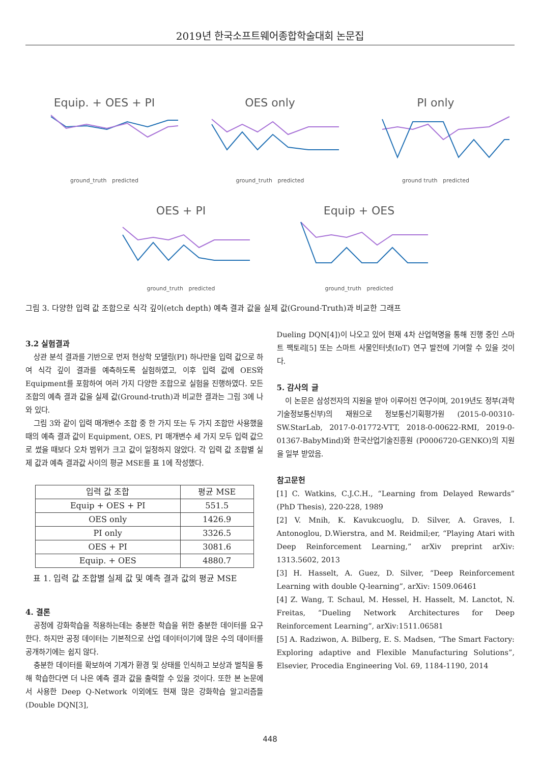2019년 한국소프트웨어종합학술대회 논문집
Equip. + OES + PI
ground_truth predicted
OES only
ground_truth predicted
PI only
ground truth predicted
OES + PI
ground_truth predicted
Equip + OES
ground_truth predicted
그림 3. 다양한 입력 값 조합으로 식각 깊이(etch depth) 예측 결과 값을 실제 값(Ground-Truth)과 비교한 그래프
3.2 실험결과
상관 분석 결과를 기반으로 먼저 현상학 모델링(PI) 하나만을 입력 값으로 하여 식각 깊이 결과를 예측하도록 실험하였고, 이후 입력 값에 OES와 Equipment를 포함하여 여러 가지 다양한 조합으로 실험을 진행하였다. 모든 조합의 예측 결과 값을 실제 값(Ground-truth)과 비교한 결과는 그림 3에 나와 있다.
그림 3와 같이 입력 매개변수 조합 중 한 가지 또는 두 가지 조합만 사용했을 때의 예측 결과 값이 Equipment, OES, PI 매개변수 세 가지 모두 입력 값으로 썼을 때보다 오차 범위가 크고 값이 일정하지 않았다. 각 입력 값 조합별 실제 값과 예측 결과값 사이의 평균 MSE를 표 1에 작성했다.
| 입력 값 조합 | 평균 MSE |
| Equip + OES + PI | 551.5 |
| OES only | 1426.9 |
| PI only | 3326.5 |
| OES + PI | 3081.6 |
| Equip. + OES | 4880.7 |
표 1. 입력 값 조합별 실제 값 및 예측 결과 값의 평균 MSE
4. 결론
공정에 강화학습을 적용하는데는 충분한 학습을 위한 충분한 데이터를 요구한다. 하지만 공정 데이터는 기본적으로 산업 데이터이기에 많은 수의 데이터를 공개하기에는 쉽지 않다.
충분한 데이터를 확보하여 기계가 환경 및 상태를 인식하고 보상과 벌칙을 통해 학습한다면 더 나은 예측 결과 값을 출력할 수 있을 것이다. 또한 본 논문에서 사용한 Deep Q-Network 이외에도 현재 많은 강화학습 알고리즘들(Double DQN[3],
Dueling DQN[4])이 나오고 있어 현재 4차 산업혁명을 통해 진행 중인 스마트 팩토리[5] 또는 스마트 사물인터넷(IoT) 연구 발전에 기여할 수 있을 것이다.
5. 감사의 글
이 논문은 삼성전자의 지원을 받아 이루어진 연구이며, 2019년도 정부(과학기술정보통신부)의 재원으로 정보통신기획평가원 (2015-0-00310-SW.StarLab, 2017-0-01772-VTT, 2018-0-00622-RMI, 2019-0-01367-BabyMind)와 한국산업기술진흥원 (P0006720-GENKO)의 지원을 일부 받았음.
참고문헌
[1] C. Watkins, C.J.C.H., “Learning from Delayed Rewards” (PhD Thesis), 220-228, 1989
[2] V. Mnih, K. Kavukcuoglu, D. Silver, A. Graves, I. Antonoglou, D.Wierstra, and M. Reidmil;er, “Playing Atari with Deep Reinforcement Learning,” arXiv preprint arXiv: 1313.5602, 2013
[3] H. Hasselt, A. Guez, D. Silver, “Deep Reinforcement Learning with double Q-learning”, arXiv: 1509.06461
[4] Z. Wang, T. Schaul, M. Hessel, H. Hasselt, M. Lanctot, N. Freitas, “Dueling Network Architectures for Deep Reinforcement Learning”, arXiv:1511.06581
[5] A. Radziwon, A. Bilberg, E. S. Madsen, “The Smart Factory: Exploring adaptive and Flexible Manufacturing Solutions”, Elsevier, Procedia Engineering Vol. 69, 1184-1190, 2014
448